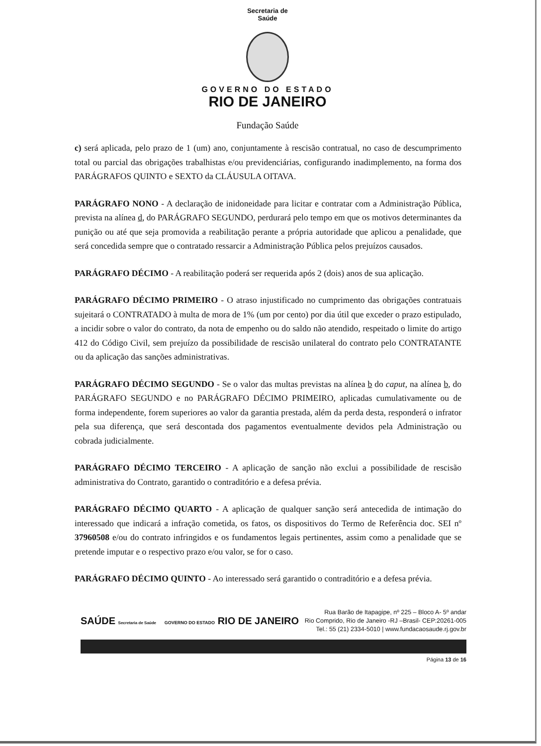Secretaria de
Saúde
GOVERNO DO ESTADO
RIO DE JANEIRO
Fundação Saúde
c) será aplicada, pelo prazo de 1 (um) ano, conjuntamente à rescisão contratual, no caso de descumprimento total ou parcial das obrigações trabalhistas e/ou previdenciárias, configurando inadimplemento, na forma dos PARÁGRAFOS QUINTO e SEXTO da CLÁUSULA OITAVA.
PARÁGRAFO NONO - A declaração de inidoneidade para licitar e contratar com a Administração Pública, prevista na alínea d, do PARÁGRAFO SEGUNDO, perdurará pelo tempo em que os motivos determinantes da punição ou até que seja promovida a reabilitação perante a própria autoridade que aplicou a penalidade, que será concedida sempre que o contratado ressarcir a Administração Pública pelos prejuízos causados.
PARÁGRAFO DÉCIMO - A reabilitação poderá ser requerida após 2 (dois) anos de sua aplicação.
PARÁGRAFO DÉCIMO PRIMEIRO - O atraso injustificado no cumprimento das obrigações contratuais sujeitará o CONTRATADO à multa de mora de 1% (um por cento) por dia útil que exceder o prazo estipulado, a incidir sobre o valor do contrato, da nota de empenho ou do saldo não atendido, respeitado o limite do artigo 412 do Código Civil, sem prejuízo da possibilidade de rescisão unilateral do contrato pelo CONTRATANTE ou da aplicação das sanções administrativas.
PARÁGRAFO DÉCIMO SEGUNDO - Se o valor das multas previstas na alínea b do caput, na alínea b, do PARÁGRAFO SEGUNDO e no PARÁGRAFO DÉCIMO PRIMEIRO, aplicadas cumulativamente ou de forma independente, forem superiores ao valor da garantia prestada, além da perda desta, responderá o infrator pela sua diferença, que será descontada dos pagamentos eventualmente devidos pela Administração ou cobrada judicialmente.
PARÁGRAFO DÉCIMO TERCEIRO - A aplicação de sanção não exclui a possibilidade de rescisão administrativa do Contrato, garantido o contraditório e a defesa prévia.
PARÁGRAFO DÉCIMO QUARTO - A aplicação de qualquer sanção será antecedida de intimação do interessado que indicará a infração cometida, os fatos, os dispositivos do Termo de Referência doc. SEI nº 37960508 e/ou do contrato infringidos e os fundamentos legais pertinentes, assim como a penalidade que se pretende imputar e o respectivo prazo e/ou valor, se for o caso.
PARÁGRAFO DÉCIMO QUINTO - Ao interessado será garantido o contraditório e a defesa prévia.
SAÚDE Secretaria de Saúde GOVERNO DO ESTADO RIO DE JANEIRO
Rua Barão de Itapagipe, nº 225 – Bloco A- 5º andar
Rio Comprido, Rio de Janeiro -RJ –Brasil- CEP:20261-005
Tel.: 55 (21) 2334-5010 | www.fundacaosaude.rj.gov.br
Página 13 de 16